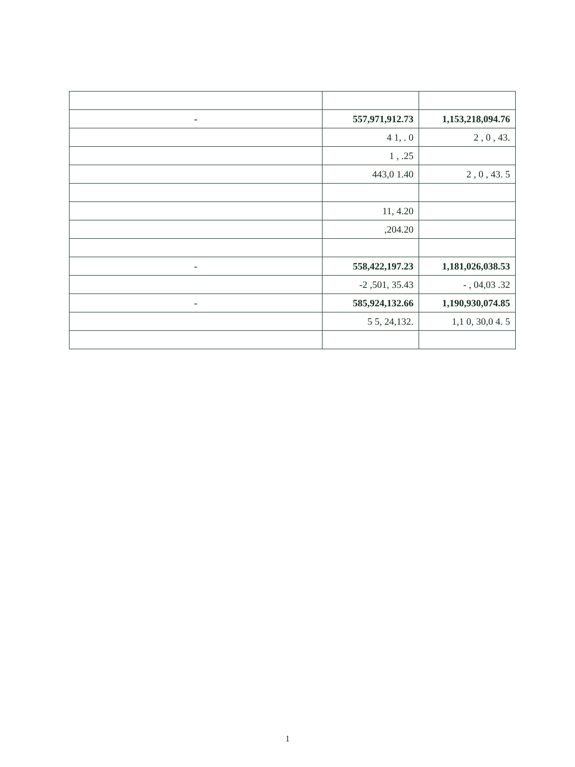| - | 557,971,912.73 | 1,153,218,094.76 |
| | 4 1, . 0 | 2 , 0 , 43. |
| | 1 , .25 | |
| | 443,0 1.40 | 2 , 0 , 43. 5 |
| | 11, 4.20 | |
| | ,204.20 | |
| - | 558,422,197.23 | 1,181,026,038.53 |
| | -2 ,501, 35.43 | - , 04,03 .32 |
| - | 585,924,132.66 | 1,190,930,074.85 |
| | 5 5, 24,132. | 1,1 0, 30,0 4. 5 |
1